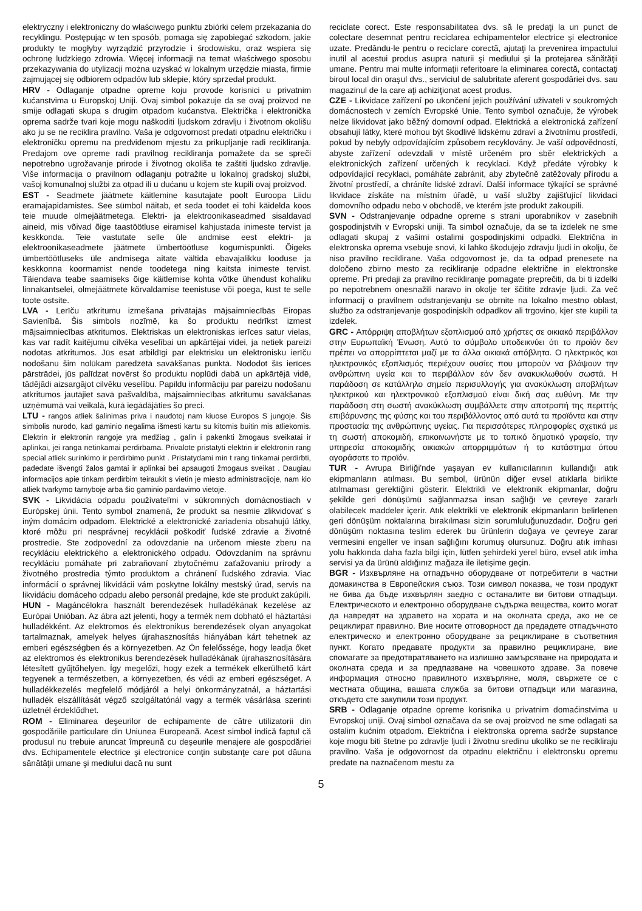elektryczny i elektroniczny do właściwego punktu zbiórki celem przekazania do recyklingu. Postępując w ten sposób, pomaga się zapobiegać szkodom, jakie produkty te mogłyby wyrządzić przyrodzie i środowisku, oraz wspiera się ochronę ludzkiego zdrowia. Więcej informacji na temat właściwego sposobu przekazywania do utylizacji można uzyskać w lokalnym urzędzie miasta, firmie zajmującej się odbiorem odpadów lub sklepie, który sprzedał produkt.
HRV - Odlaganje otpadne opreme koju provode korisnici u privatnim kućanstvima u Europskoj Uniji. Ovaj simbol pokazuje da se ovaj proizvod ne smije odlagati skupa s drugim otpadom kućanstva. Električka i elektronička oprema sadrže tvari koje mogu naškoditi ljudskom zdravlju i životnom okolišu ako ju se ne reciklira pravilno. Vaša je odgovornost predati otpadnu električku i elektroničku opremu na predviđenom mjestu za prikupljanje radi recikliranja. Predajom ove opreme radi pravilnog recikliranja pomažete da se spreči nepotrebno ugrožavanje prirode i životnog okoliša te zaštiti ljudsko zdravlje. Više informacija o pravilnom odlaganju potražite u lokalnoj gradskoj službi, vašoj komunalnoj službi za otpad ili u dućanu u kojem ste kupili ovaj proizvod.
EST - Seadmete jäätmete käitlemine kasutajate poolt Euroopa Liidu eramajapidamistes. See sümbol näitab, et seda toodet ei tohi käidelda koos teie muude olmejäätmetega. Elektri- ja elektroonikaseadmed sisaldavad aineid, mis võivad õige taastöötluse eiramisel kahjustada inimeste tervist ja keskkonda. Teie vastutate selle üle andmise eest elektri- ja elektroonikaseadmete jäätmete ümbertöötluse kogumispunkti. Õigeks ümbertöötluseks üle andmisega aitate vältida ebavajalikku looduse ja keskkonna koormamist nende toodetega ning kaitsta inimeste tervist. Täiendava teabe saamiseks õige käitlemise kohta võtke ühendust kohaliku linnakantselei, olmejäätmete kõrvaldamise teenistuse või poega, kust te selle toote ostsite.
LVA - Lerīču atkritumu izmešana privātajās mājsaimniecībās Eiropas Savienībā. Šis simbols nozīmē, ka šo produktu nedrīkst izmest mājsaimniecības atkritumos. Elektriskas un elektroniskas ierīces satur vielas, kas var radīt kaitējumu cilvēka veselībai un apkārtējai videi, ja netiek pareizi nodotas atkritumos. Jūs esat atbildīgi par elektrisku un elektronisku ierīču nodošanu šim nolūkam paredzētā savākšanas punktā. Nododot šīs ierīces pārstrādei, jūs palīdzat novērst šo produktu noplūdi dabā un apkārtējā vidē, tādējādi aizsargājot cilvēku veselību. Papildu informāciju par pareizu nodošanu atkritumos jautājiet savā pašvaldībā, mājsaimniecības atkritumu savākšanas uzņēmumā vai veikalā, kurā iegādājāties šo preci.
LTU - rangos atliek šalinimas priva i naudotoj nam kiuose Europos S jungoje. Šis simbolis nurodo, kad gaminio negalima išmesti kartu su kitomis buitin mis atliekomis. Elektrin ir elektronin rangoje yra medžiag , galin i pakenkti žmogaus sveikatai ir aplinkai, jei ranga netinkamai perdirbama. Privalote pristatyti elektrin ir elektronin rang special atliek surinkimo ir perdirbimo punkt . Pristatydami min t rang tinkamai perdirbti, padedate išvengti žalos gamtai ir aplinkai bei apsaugoti žmogaus sveikat . Daugiau informacijos apie tinkam perdirbim teiraukit s vietin je miesto administracijoje, nam kio atliek tvarkymo tarnyboje arba šio gaminio pardavimo vietoje.
SVK - Likvidácia odpadu používateľmi v súkromných domácnostiach v Európskej únii. Tento symbol znamená, že produkt sa nesmie zlikvidovať s iným domácim odpadom. Elektrické a elektronické zariadenia obsahujú látky, ktoré môžu pri nesprávnej recyklácii poškodiť ľudské zdravie a životné prostredie. Ste zodpovední za odovzdanie na určenom mieste zberu na recykláciu elektrického a elektronického odpadu. Odovzdaním na správnu recykláciu pomáhate pri zabraňovaní zbytočnému zaťažovaniu prírody a životného prostredia týmto produktom a chránení ľudského zdravia. Viac informácií o správnej likvidácii vám poskytne lokálny mestský úrad, servis na likvidáciu domáceho odpadu alebo personál predajne, kde ste produkt zakúpili.
HUN - Magáncélokra használt berendezések hulladékának kezelése az Európai Unióban. Az ábra azt jelenti, hogy a termék nem dobható el háztartási hulladékként. Az elektromos és elektronikus berendezések olyan anyagokat tartalmaznak, amelyek helyes újrahasznosítás hiányában kárt tehetnek az emberi egészségben és a környezetben. Az Ön felelőssége, hogy leadja őket az elektromos és elektronikus berendezések hulladékának újrahasznosítására létesített gyűjtőhelyen. Így megelőzi, hogy ezek a termékek elkerülhető kárt tegyenek a természetben, a környezetben, és védi az emberi egészséget. A hulladékkezelés megfelelő módjáról a helyi önkormányzatnál, a háztartási hulladék elszállítását végző szolgáltatónál vagy a termék vásárlása szerinti üzletnél érdeklődhet.
ROM - Eliminarea deşeurilor de echipamente de către utilizatorii din gospodăriile particulare din Uniunea Europeană. Acest simbol indică faptul că produsul nu trebuie aruncat împreună cu deşeurile menajere ale gospodăriei dvs. Echipamentele electrice şi electronice conţin substanţe care pot dăuna sănătăţii umane şi mediului dacă nu sunt
reciclate corect. Este responsabilitatea dvs. să le predaţi la un punct de colectare desemnat pentru reciclarea echipamentelor electrice şi electronice uzate. Predându-le pentru o reciclare corectă, ajutaţi la prevenirea impactului inutil al acestui produs asupra naturii şi mediului şi la protejarea sănătăţii umane. Pentru mai multe informaţii referitoare la eliminarea corectă, contactaţi biroul local din oraşul dvs., serviciul de salubritate aferent gospodăriei dvs. sau magazinul de la care aţi achiziţionat acest produs.
CZE - Likvidace zařízení po ukončení jejich používání uživateli v soukromých domácnostech v zemích Evropské Unie. Tento symbol označuje, že výrobek nelze likvidovat jako běžný domovní odpad. Elektrická a elektronická zařízení obsahují látky, které mohou být škodlivé lidskému zdraví a životnímu prostředí, pokud by nebyly odpovídajícím způsobem recyklovány. Je vaší odpovědností, abyste zařízení odevzdali v místě určeném pro sběr elektrických a elektronických zařízení určených k recyklaci. Když předáte výrobky k odpovídající recyklaci, pomáháte zabránit, aby zbytečně zatěžovaly přírodu a životní prostředí, a chráníte lidské zdraví. Další informace týkající se správné likvidace získáte na místním úřadě, u vaší služby zajišťující likvidaci domovního odpadu nebo v obchodě, ve kterém jste produkt zakoupili.
SVN - Odstranjevanje odpadne opreme s strani uporabnikov v zasebnih gospodinjstvih v Evropski uniji. Ta simbol označuje, da se ta izdelek ne sme odlagati skupaj z vašimi ostalimi gospodinjskimi odpadki. Električna in elektronska oprema vsebuje snovi, ki lahko škodujejo zdravju ljudi in okolju, če niso pravilno reciklirane. Vaša odgovornost je, da ta odpad prenesete na določeno zbirno mesto za recikliranje odpadne električne in elektronske opreme. Pri predaji za pravilno recikliranje pomagate preprečiti, da bi ti izdelki po nepotrebnem onesnažili naravo in okolje ter ščitite zdravje ljudi. Za več informacij o pravilnem odstranjevanju se obrnite na lokalno mestno oblast, službo za odstranjevanje gospodinjskih odpadkov ali trgovino, kjer ste kupili ta izdelek.
GRC - Απόρριψη αποβλήτων εξοπλισμού από χρήστες σε οικιακό περιβάλλον στην Ευρωπαϊκή Ένωση. Αυτό το σύμβολο υποδεικνύει ότι το προϊόν δεν πρέπει να απορρίπτεται μαζί με τα άλλα οικιακά απόβλητα. Ο ηλεκτρικός και ηλεκτρονικός εξοπλισμός περιέχουν ουσίες που μπορούν να βλάψουν την ανθρώπινη υγεία και το περιβάλλον εάν δεν ανακυκλωθούν σωστά. Η παράδοση σε κατάλληλο σημείο περισυλλογής για ανακύκλωση αποβλήτων ηλεκτρικού και ηλεκτρονικού εξοπλισμού είναι δική σας ευθύνη. Με την παράδοση στη σωστή ανακύκλωση συμβάλλετε στην αποτροπή της περιττής επιβάρυνσης της φύσης και του περιβάλλοντος από αυτά τα προϊόντα και στην προστασία της ανθρώπινης υγείας. Για περισσότερες πληροφορίες σχετικά με τη σωστή αποκομιδή, επικοινωνήστε με το τοπικό δημοτικό γραφείο, την υπηρεσία αποκομιδής οικιακών απορριμμάτων ή το κατάστημα όπου αγοράσατε το προϊόν.
TUR - Avrupa Birliği'nde yaşayan ev kullanıcılarının kullandığı atık ekipmanların atılması. Bu sembol, ürünün diğer evsel atıklarla birlikte atılmaması gerektiğini gösterir. Elektrikli ve elektronik ekipmanlar, doğru şekilde geri dönüşümü sağlanmazsa insan sağlığı ve çevreye zararlı olabilecek maddeler içerir. Atık elektrikli ve elektronik ekipmanların belirlenen geri dönüşüm noktalarına bırakılması sizin sorumluluğunuzdadır. Doğru geri dönüşüm noktasına teslim ederek bu ürünlerin doğaya ve çevreye zarar vermesini engeller ve insan sağlığını korumuş olursunuz. Doğru atık imhası yolu hakkında daha fazla bilgi için, lütfen şehirdeki yerel büro, evsel atık imha servisi ya da ürünü aldığınız mağaza ile iletişime geçin.
BGR - Изхвърляне на отпадъчно оборудване от потребители в частни домакинства в Европейския съюз. Този символ показва, че този продукт не бива да бъде изхвърлян заедно с останалите ви битови отпадъци. Електрическото и електронно оборудване съдържа вещества, които могат да навредят на здравето на хората и на околната среда, ако не се рециклират правилно. Вие носите отговорност да предадете отпадъчното електрическо и електронно оборудване за рециклиране в съответния пункт. Когато предавате продукти за правилно рециклиране, вие спомагате за предотвратяването на излишно замърсяване на природата и околната среда и за предпазване на човешкото здраве. За повече информация относно правилното изхвърляне, моля, свържете се с местната община, вашата служба за битови отпадъци или магазина, откъдето сте закупили този продукт.
SRB - Odlaganje otpadne opreme korisnika u privatnim domaćinstvima u Evropskoj uniji. Ovaj simbol označava da se ovaj proizvod ne sme odlagati sa ostalim kućnim otpadom. Električna i elektronska oprema sadrže supstance koje mogu biti štetne po zdravlje ljudi i životnu sredinu ukoliko se ne recikliraju pravilno. Vaša je odgovornost da otpadnu električnu i elektronsku opremu predate na naznačenom mestu za
5